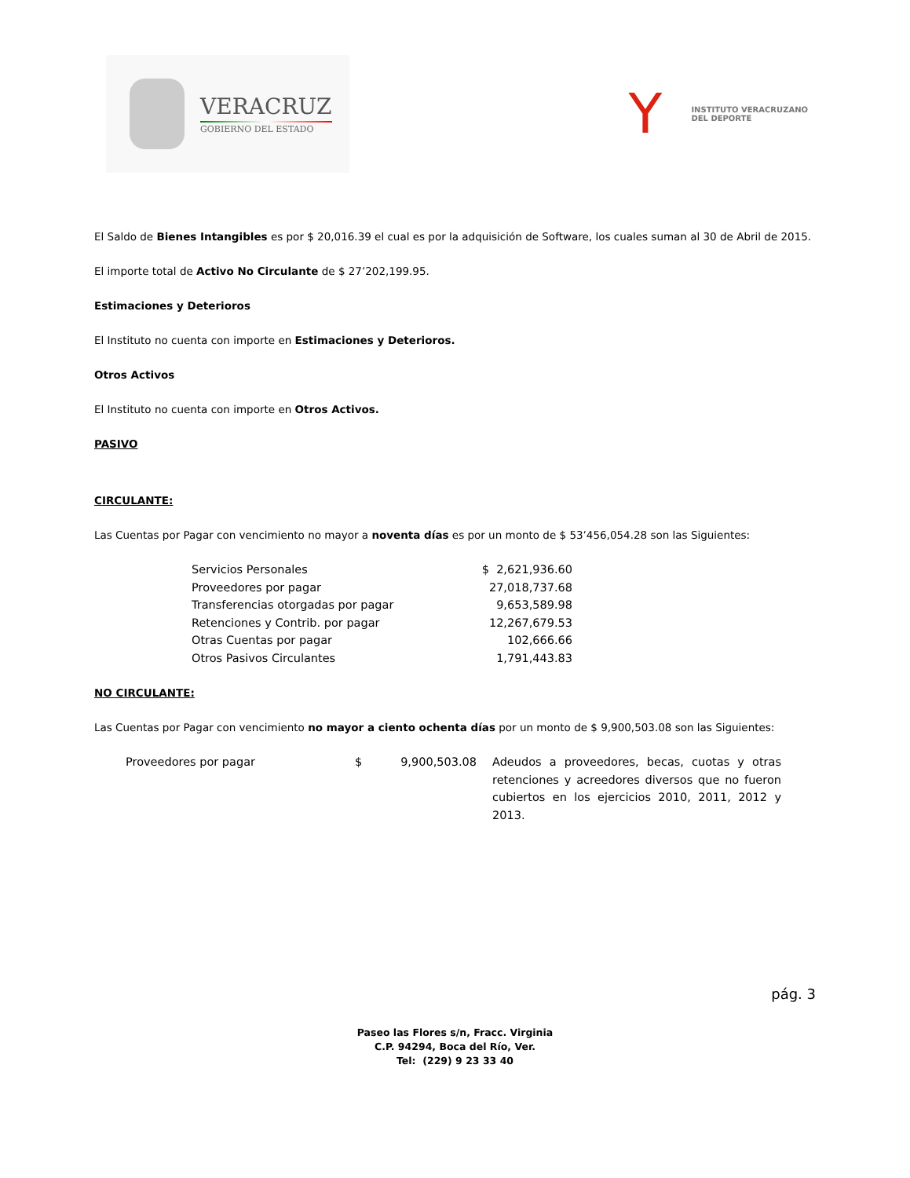VERACRUZ
GOBIERNO DEL ESTADO
Y
INSTITUTO VERACRUZANO
DEL DEPORTE
El Saldo de Bienes Intangibles es por $ 20,016.39 el cual es por la adquisición de Software, los cuales suman al 30 de Abril de 2015.
El importe total de Activo No Circulante de $ 27’202,199.95.
Estimaciones y Deterioros
El Instituto no cuenta con importe en Estimaciones y Deterioros.
Otros Activos
El Instituto no cuenta con importe en Otros Activos.
PASIVO
CIRCULANTE:
Las Cuentas por Pagar con vencimiento no mayor a noventa días es por un monto de $ 53’456,054.28 son las Siguientes:
| Servicios Personales | $ 2,621,936.60 |
| Proveedores por pagar | 27,018,737.68 |
| Transferencias otorgadas por pagar | 9,653,589.98 |
| Retenciones y Contrib. por pagar | 12,267,679.53 |
| Otras Cuentas por pagar | 102,666.66 |
| Otros Pasivos Circulantes | 1,791,443.83 |
NO CIRCULANTE:
Las Cuentas por Pagar con vencimiento no mayor a ciento ochenta días por un monto de $ 9,900,503.08 son las Siguientes:
| Proveedores por pagar | $ | 9,900,503.08 | Adeudos a proveedores, becas, cuotas y otras retenciones y acreedores diversos que no fueron cubiertos en los ejercicios 2010, 2011, 2012 y 2013. |
pág. 3
Paseo las Flores s/n, Fracc. Virginia
C.P. 94294, Boca del Río, Ver.
Tel: (229) 9 23 33 40